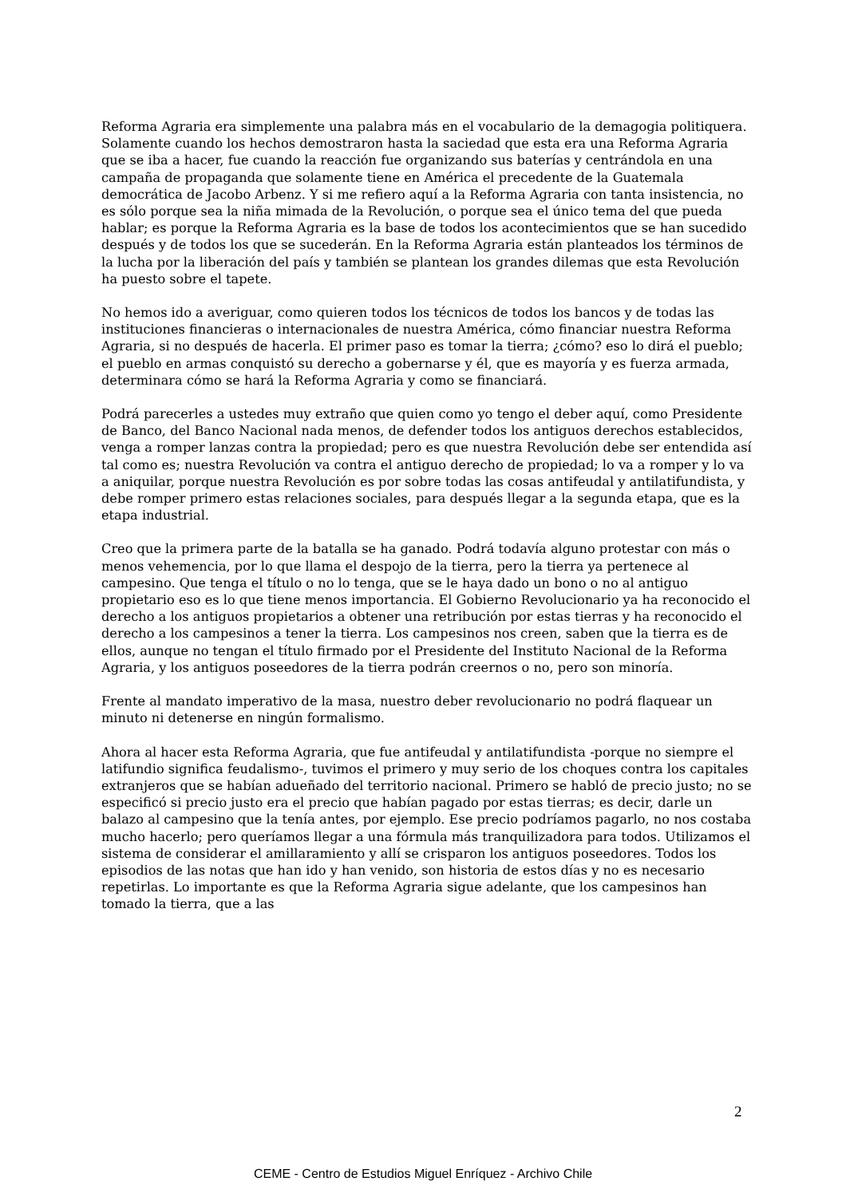Reforma Agraria era simplemente una palabra más en el vocabulario de la demagogia politiquera. Solamente cuando los hechos demostraron hasta la saciedad que esta era una Reforma Agraria que se iba a hacer, fue cuando la reacción fue organizando sus baterías y centrándola en una campaña de propaganda que solamente tiene en América el precedente de la Guatemala democrática de Jacobo Arbenz. Y si me refiero aquí a la Reforma Agraria con tanta insistencia, no es sólo porque sea la niña mimada de la Revolución, o porque sea el único tema del que pueda hablar; es porque la Reforma Agraria es la base de todos los acontecimientos que se han sucedido después y de todos los que se sucederán. En la Reforma Agraria están planteados los términos de la lucha por la liberación del país y también se plantean los grandes dilemas que esta Revolución ha puesto sobre el tapete.
No hemos ido a averiguar, como quieren todos los técnicos de todos los bancos y de todas las instituciones financieras o internacionales de nuestra América, cómo financiar nuestra Reforma Agraria, si no después de hacerla. El primer paso es tomar la tierra; ¿cómo? eso lo dirá el pueblo; el pueblo en armas conquistó su derecho a gobernarse y él, que es mayoría y es fuerza armada, determinara cómo se hará la Reforma Agraria y como se financiará.
Podrá parecerles a ustedes muy extraño que quien como yo tengo el deber aquí, como Presidente de Banco, del Banco Nacional nada menos, de defender todos los antiguos derechos establecidos, venga a romper lanzas contra la propiedad; pero es que nuestra Revolución debe ser entendida así tal como es; nuestra Revolución va contra el antiguo derecho de propiedad; lo va a romper y lo va a aniquilar, porque nuestra Revolución es por sobre todas las cosas antifeudal y antilatifundista, y debe romper primero estas relaciones sociales, para después llegar a la segunda etapa, que es la etapa industrial.
Creo que la primera parte de la batalla se ha ganado. Podrá todavía alguno protestar con más o menos vehemencia, por lo que llama el despojo de la tierra, pero la tierra ya pertenece al campesino. Que tenga el título o no lo tenga, que se le haya dado un bono o no al antiguo propietario eso es lo que tiene menos importancia. El Gobierno Revolucionario ya ha reconocido el derecho a los antiguos propietarios a obtener una retribución por estas tierras y ha reconocido el derecho a los campesinos a tener la tierra. Los campesinos nos creen, saben que la tierra es de ellos, aunque no tengan el título firmado por el Presidente del Instituto Nacional de la Reforma Agraria, y los antiguos poseedores de la tierra podrán creernos o no, pero son minoría.
Frente al mandato imperativo de la masa, nuestro deber revolucionario no podrá flaquear un minuto ni detenerse en ningún formalismo.
Ahora al hacer esta Reforma Agraria, que fue antifeudal y antilatifundista -porque no siempre el latifundio significa feudalismo-, tuvimos el primero y muy serio de los choques contra los capitales extranjeros que se habían adueñado del territorio nacional. Primero se habló de precio justo; no se especificó si precio justo era el precio que habían pagado por estas tierras; es decir, darle un balazo al campesino que la tenía antes, por ejemplo. Ese precio podríamos pagarlo, no nos costaba mucho hacerlo; pero queríamos llegar a una fórmula más tranquilizadora para todos. Utilizamos el sistema de considerar el amillaramiento y allí se crisparon los antiguos poseedores. Todos los episodios de las notas que han ido y han venido, son historia de estos días y no es necesario repetirlas. Lo importante es que la Reforma Agraria sigue adelante, que los campesinos han tomado la tierra, que a las
2
CEME - Centro de Estudios Miguel Enríquez - Archivo Chile